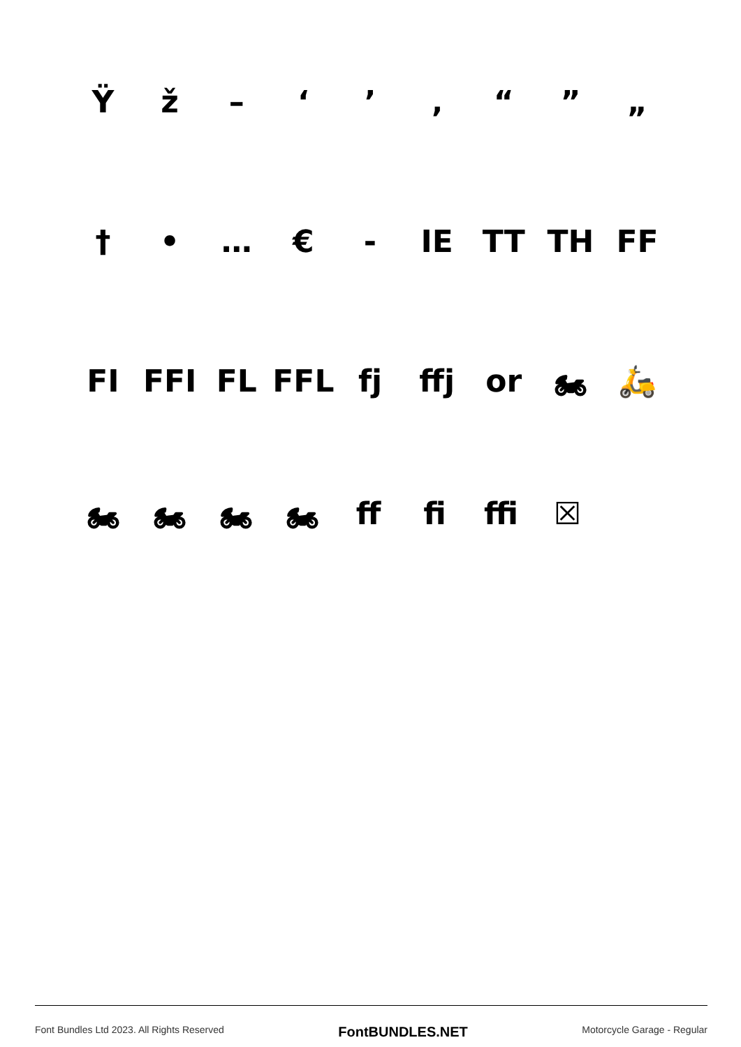Ÿž – ‘’ ‚ “” „
† • … € - IE TT TH FF
FI FFI FL FFL fj ffj or 🏍 🛵
🏍 🏍 🏍 🏍 ff fi ffi ☒
Font Bundles Ltd 2023. All Rights Reserved FontBUNDLES.NET Motorcycle Garage - Regular